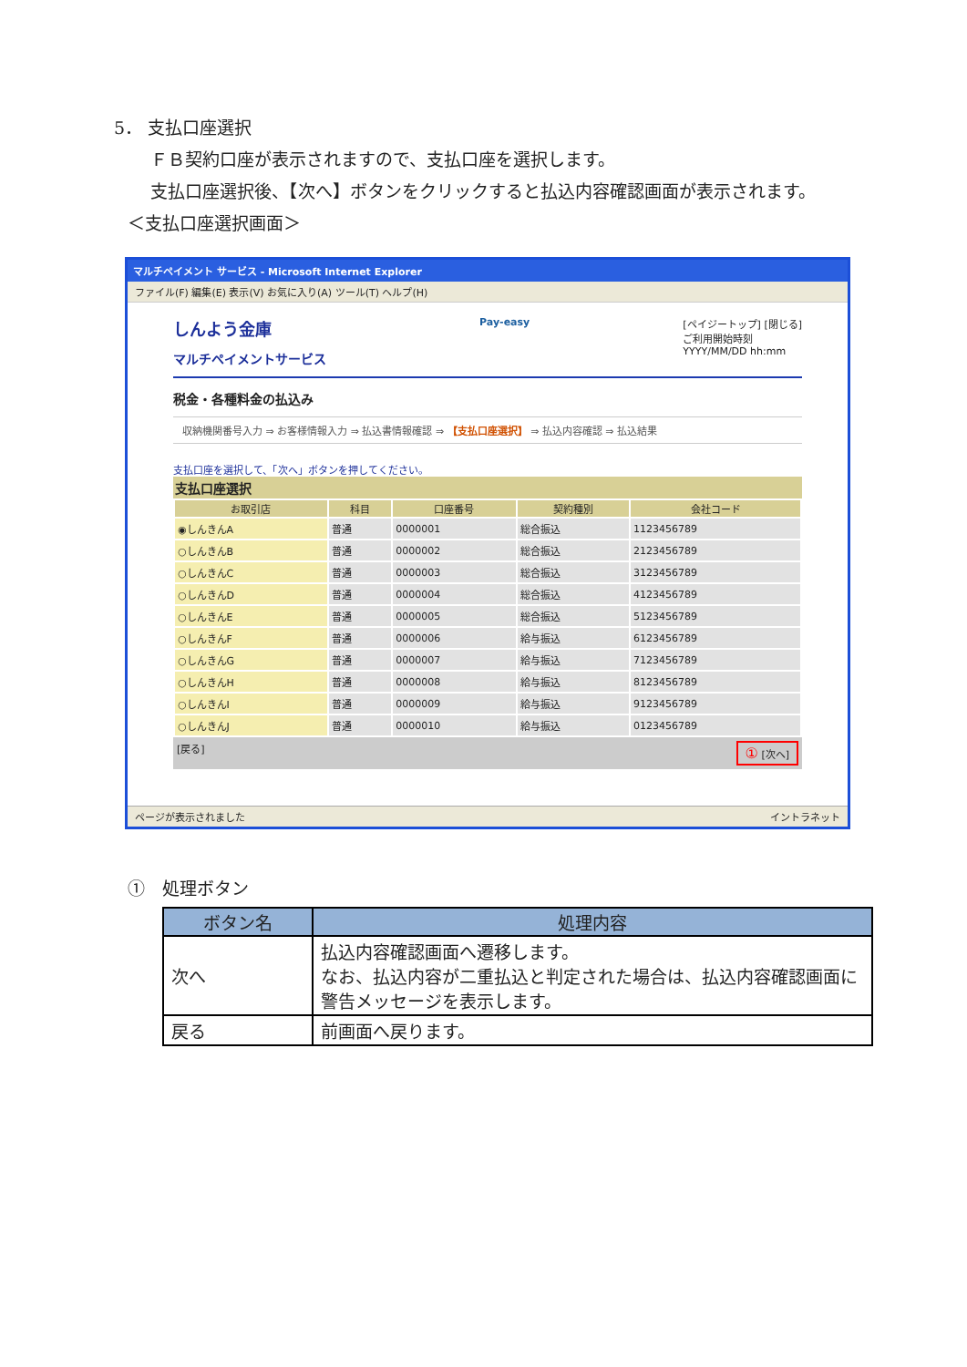5． 支払口座選択
ＦＢ契約口座が表示されますので、支払口座を選択します。
支払口座選択後、【次へ】ボタンをクリックすると払込内容確認画面が表示されます。
＜支払口座選択画面＞
マルチペイメント サービス - Microsoft Internet Explorer
ファイル(F) 編集(E) 表示(V) お気に入り(A) ツール(T) ヘルプ(H)
しんよう金庫
マルチペイメントサービス
Pay-easy [ペイジートップ] [閉じる]
ご利用開始時刻
YYYY/MM/DD hh:mm
税金・各種料金の払込み
収納機関番号入力 ⇒ お客様情報入力 ⇒ 払込書情報確認 ⇒ 【支払口座選択】 ⇒ 払込内容確認 ⇒ 払込結果
支払口座を選択して、「次へ」ボタンを押してください。
支払口座選択
| お取引店 | 科目 | 口座番号 | 契約種別 | 会社コード |
| --- | --- | --- | --- | --- |
| ◉しんきんA | 普通 | 0000001 | 総合振込 | 1123456789 |
| ○しんきんB | 普通 | 0000002 | 総合振込 | 2123456789 |
| ○しんきんC | 普通 | 0000003 | 総合振込 | 3123456789 |
| ○しんきんD | 普通 | 0000004 | 総合振込 | 4123456789 |
| ○しんきんE | 普通 | 0000005 | 総合振込 | 5123456789 |
| ○しんきんF | 普通 | 0000006 | 給与振込 | 6123456789 |
| ○しんきんG | 普通 | 0000007 | 給与振込 | 7123456789 |
| ○しんきんH | 普通 | 0000008 | 給与振込 | 8123456789 |
| ○しんきんI | 普通 | 0000009 | 給与振込 | 9123456789 |
| ○しんきんJ | 普通 | 0000010 | 給与振込 | 0123456789 |
[戻る] ① [次へ]
ページが表示されました イントラネット
①　処理ボタン
| ボタン名 | 処理内容 |
| --- | --- |
| 次へ | 払込内容確認画面へ遷移します。 なお、払込内容が二重払込と判定された場合は、払込内容確認画面に警告メッセージを表示します。 |
| 戻る | 前画面へ戻ります。 |